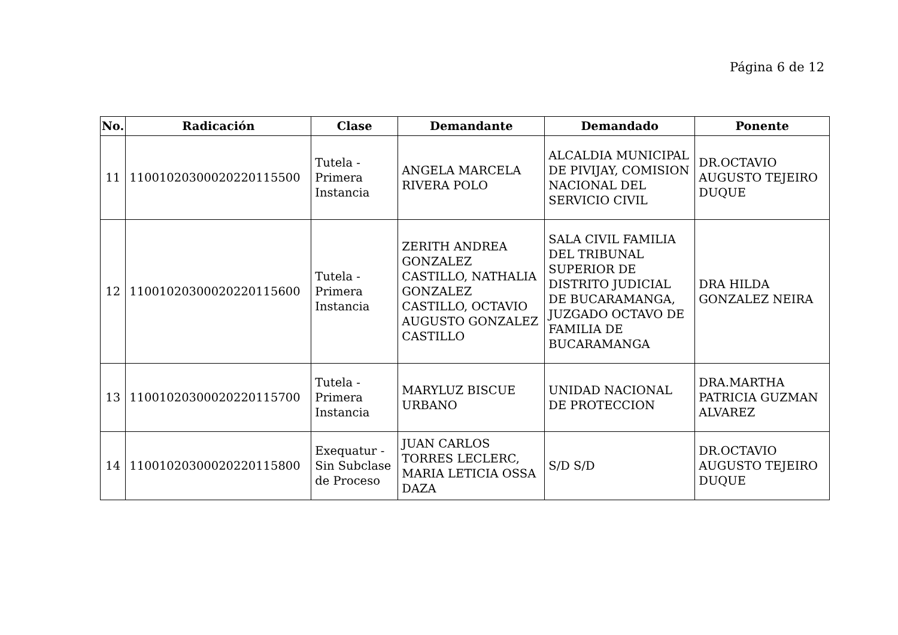Página 6 de 12
| No. | Radicación | Clase | Demandante | Demandado | Ponente |
| --- | --- | --- | --- | --- | --- |
| 11 | 11001020300020220115500 | Tutela - Primera Instancia | ANGELA MARCELA RIVERA POLO | ALCALDIA MUNICIPAL DE PIVIJAY, COMISION NACIONAL DEL SERVICIO CIVIL | DR.OCTAVIO AUGUSTO TEJEIRO DUQUE |
| 12 | 11001020300020220115600 | Tutela - Primera Instancia | ZERITH ANDREA GONZALEZ CASTILLO, NATHALIA GONZALEZ CASTILLO, OCTAVIO AUGUSTO GONZALEZ CASTILLO | SALA CIVIL FAMILIA DEL TRIBUNAL SUPERIOR DE DISTRITO JUDICIAL DE BUCARAMANGA, JUZGADO OCTAVO DE FAMILIA DE BUCARAMANGA | DRA HILDA GONZALEZ NEIRA |
| 13 | 11001020300020220115700 | Tutela - Primera Instancia | MARYLUZ BISCUE URBANO | UNIDAD NACIONAL DE PROTECCION | DRA.MARTHA PATRICIA GUZMAN ALVAREZ |
| 14 | 11001020300020220115800 | Exequatur - Sin Subclase de Proceso | JUAN CARLOS TORRES LECLERC, MARIA LETICIA OSSA DAZA | S/D S/D | DR.OCTAVIO AUGUSTO TEJEIRO DUQUE |